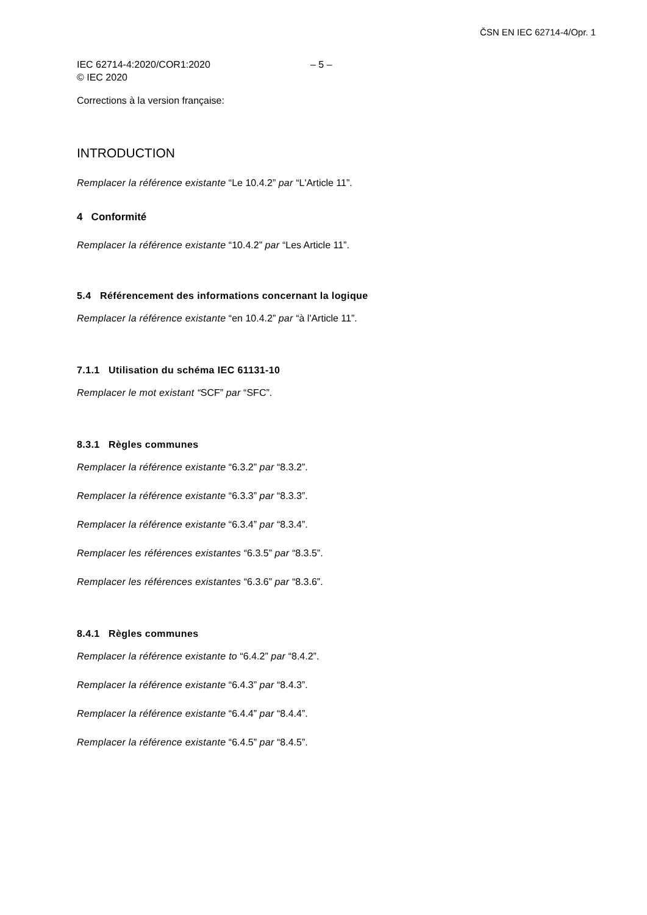ČSN EN IEC 62714-4/Opr. 1
IEC 62714-4:2020/COR1:2020
© IEC 2020
– 5 –
Corrections à la version française:
INTRODUCTION
Remplacer la référence existante “Le 10.4.2” par “L'Article 11”.
4 Conformité
Remplacer la référence existante “10.4.2” par “Les Article 11”.
5.4 Référencement des informations concernant la logique
Remplacer la référence existante “en 10.4.2” par “à l'Article 11”.
7.1.1 Utilisation du schéma IEC 61131-10
Remplacer le mot existant “SCF” par “SFC”.
8.3.1 Règles communes
Remplacer la référence existante “6.3.2” par “8.3.2”.
Remplacer la référence existante “6.3.3” par “8.3.3”.
Remplacer la référence existante “6.3.4” par “8.3.4”.
Remplacer les références existantes “6.3.5” par “8.3.5”.
Remplacer les références existantes “6.3.6” par “8.3.6”.
8.4.1 Règles communes
Remplacer la référence existante to “6.4.2” par “8.4.2”.
Remplacer la référence existante “6.4.3” par “8.4.3”.
Remplacer la référence existante “6.4.4” par “8.4.4”.
Remplacer la référence existante “6.4.5” par “8.4.5”.